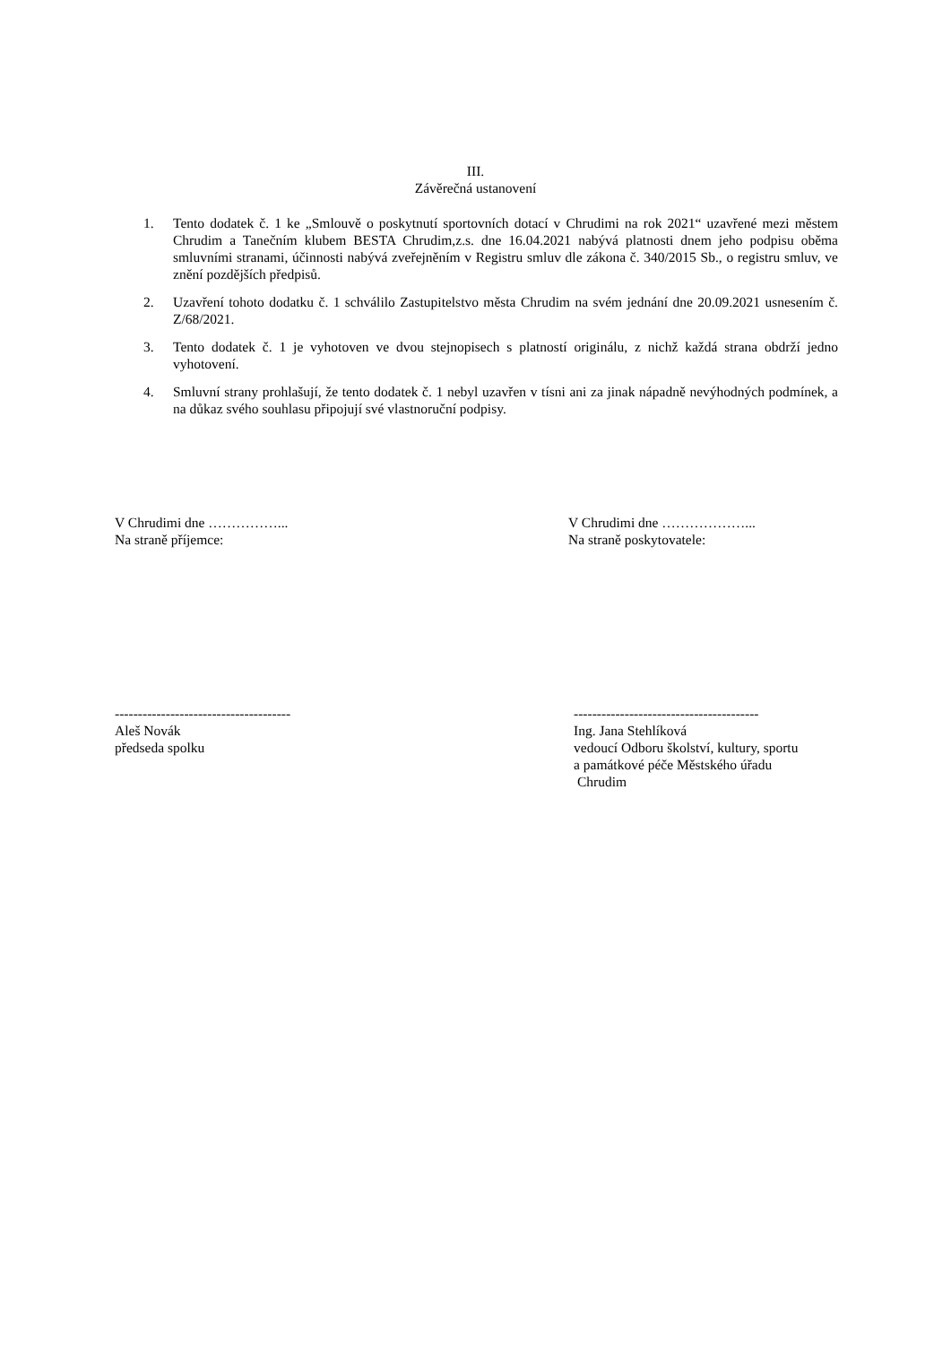III.
Závěrečná ustanovení
1. Tento dodatek č. 1 ke „Smlouvě o poskytnutí sportovních dotací v Chrudimi na rok 2021“ uzavřené mezi městem Chrudim a Tanečním klubem BESTA Chrudim,z.s. dne 16.04.2021 nabývá platnosti dnem jeho podpisu oběma smluvními stranami, účinnosti nabývá zveřejněním v Registru smluv dle zákona č. 340/2015 Sb., o registru smluv, ve znění pozdějších předpisů.
2. Uzavření tohoto dodatku č. 1 schválilo Zastupitelstvo města Chrudim na svém jednání dne 20.09.2021 usnesením č. Z/68/2021.
3. Tento dodatek č. 1 je vyhotoven ve dvou stejnopisech s platností originálu, z nichž každá strana obdrží jedno vyhotovení.
4. Smluvní strany prohlašují, že tento dodatek č. 1 nebyl uzavřen v tísni ani za jinak nápadně nevýhodných podmínek, a na důkaz svého souhlasu připojují své vlastnoruční podpisy.
V Chrudimi dne ……………...
Na straně příjemce:
--------------------------------------
Aleš Novák
předseda spolku
V Chrudimi dne ………………...
Na straně poskytovatele:
----------------------------------------
Ing. Jana Stehlíková
vedoucí Odboru školství, kultury, sportu
a památkové péče Městského úřadu
Chrudim